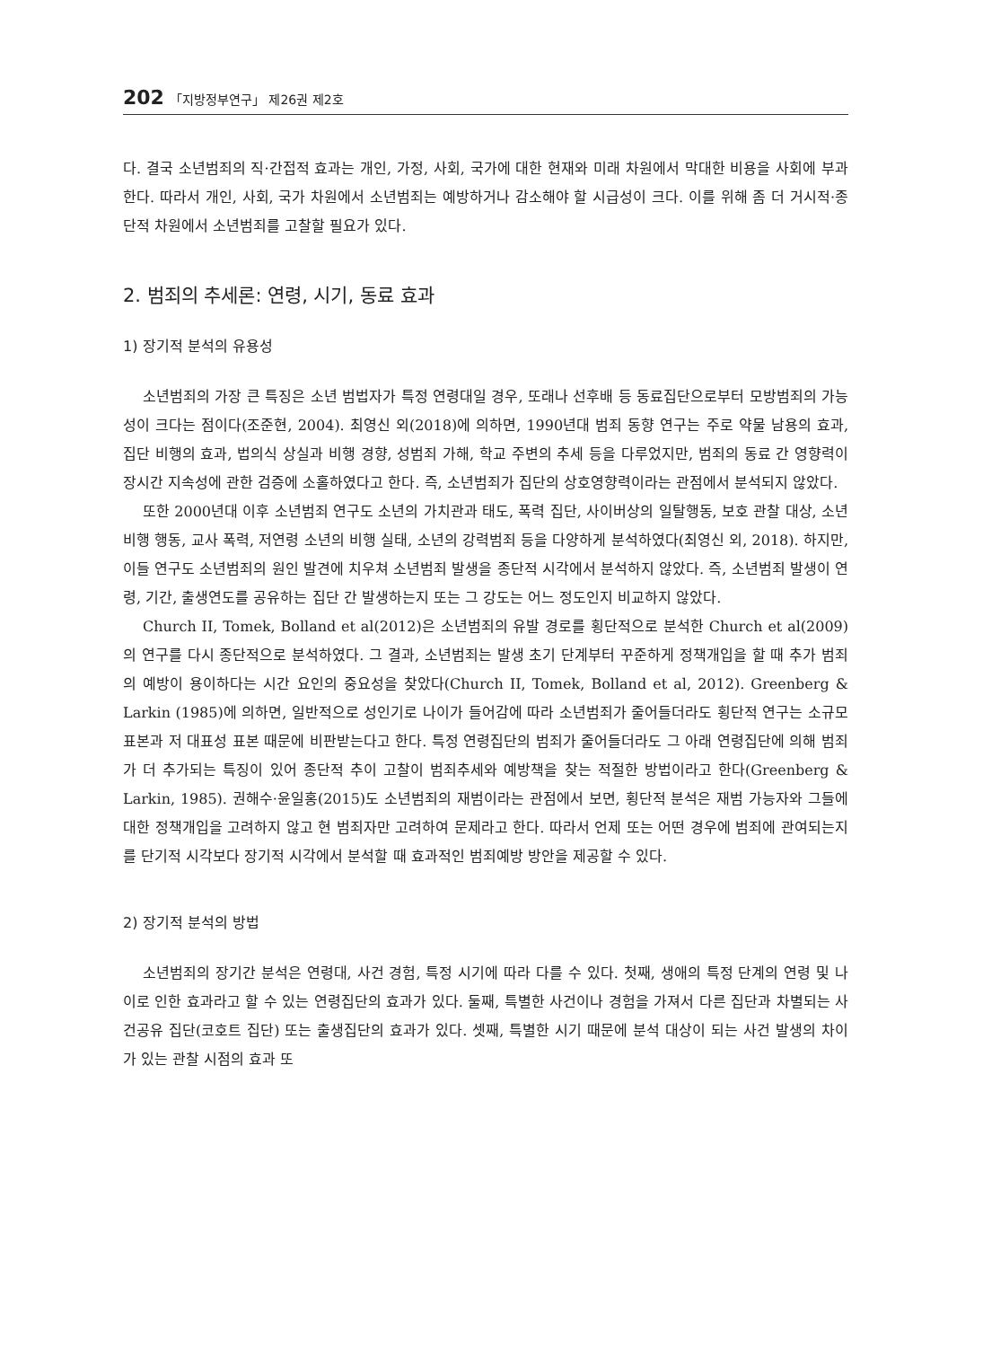202 「지방정부연구」 제26권 제2호
다. 결국 소년범죄의 직·간접적 효과는 개인, 가정, 사회, 국가에 대한 현재와 미래 차원에서 막대한 비용을 사회에 부과한다. 따라서 개인, 사회, 국가 차원에서 소년범죄는 예방하거나 감소해야 할 시급성이 크다. 이를 위해 좀 더 거시적·종단적 차원에서 소년범죄를 고찰할 필요가 있다.
2. 범죄의 추세론: 연령, 시기, 동료 효과
1) 장기적 분석의 유용성
소년범죄의 가장 큰 특징은 소년 범법자가 특정 연령대일 경우, 또래나 선후배 등 동료집단으로부터 모방범죄의 가능성이 크다는 점이다(조준현, 2004). 최영신 외(2018)에 의하면, 1990년대 범죄 동향 연구는 주로 약물 남용의 효과, 집단 비행의 효과, 법의식 상실과 비행 경향, 성범죄 가해, 학교 주변의 추세 등을 다루었지만, 범죄의 동료 간 영향력이 장시간 지속성에 관한 검증에 소홀하였다고 한다. 즉, 소년범죄가 집단의 상호영향력이라는 관점에서 분석되지 않았다.
또한 2000년대 이후 소년범죄 연구도 소년의 가치관과 태도, 폭력 집단, 사이버상의 일탈행동, 보호 관찰 대상, 소년비행 행동, 교사 폭력, 저연령 소년의 비행 실태, 소년의 강력범죄 등을 다양하게 분석하였다(최영신 외, 2018). 하지만, 이들 연구도 소년범죄의 원인 발견에 치우쳐 소년범죄 발생을 종단적 시각에서 분석하지 않았다. 즉, 소년범죄 발생이 연령, 기간, 출생연도를 공유하는 집단 간 발생하는지 또는 그 강도는 어느 정도인지 비교하지 않았다.
Church II, Tomek, Bolland et al(2012)은 소년범죄의 유발 경로를 횡단적으로 분석한 Church et al(2009)의 연구를 다시 종단적으로 분석하였다. 그 결과, 소년범죄는 발생 초기 단계부터 꾸준하게 정책개입을 할 때 추가 범죄의 예방이 용이하다는 시간 요인의 중요성을 찾았다(Church II, Tomek, Bolland et al, 2012). Greenberg & Larkin (1985)에 의하면, 일반적으로 성인기로 나이가 들어감에 따라 소년범죄가 줄어들더라도 횡단적 연구는 소규모 표본과 저 대표성 표본 때문에 비판받는다고 한다. 특정 연령집단의 범죄가 줄어들더라도 그 아래 연령집단에 의해 범죄가 더 추가되는 특징이 있어 종단적 추이 고찰이 범죄추세와 예방책을 찾는 적절한 방법이라고 한다(Greenberg & Larkin, 1985). 권해수·윤일홍(2015)도 소년범죄의 재범이라는 관점에서 보면, 횡단적 분석은 재범 가능자와 그들에 대한 정책개입을 고려하지 않고 현 범죄자만 고려하여 문제라고 한다. 따라서 언제 또는 어떤 경우에 범죄에 관여되는지를 단기적 시각보다 장기적 시각에서 분석할 때 효과적인 범죄예방 방안을 제공할 수 있다.
2) 장기적 분석의 방법
소년범죄의 장기간 분석은 연령대, 사건 경험, 특정 시기에 따라 다를 수 있다. 첫째, 생애의 특정 단계의 연령 및 나이로 인한 효과라고 할 수 있는 연령집단의 효과가 있다. 둘째, 특별한 사건이나 경험을 가져서 다른 집단과 차별되는 사건공유 집단(코호트 집단) 또는 출생집단의 효과가 있다. 셋째, 특별한 시기 때문에 분석 대상이 되는 사건 발생의 차이가 있는 관찰 시점의 효과 또